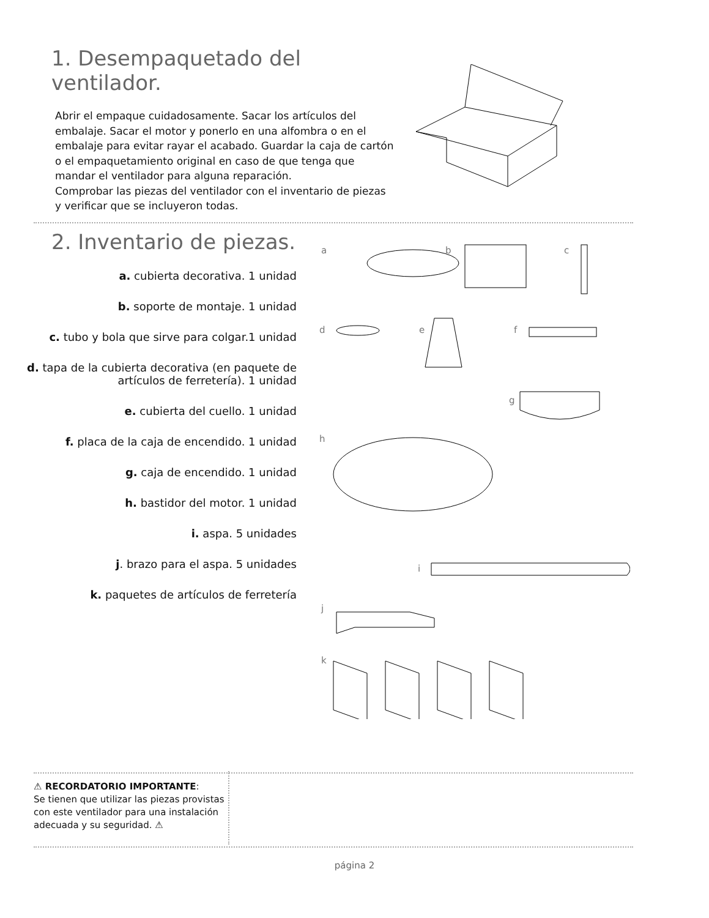1. Desempaquetado del ventilador.
Abrir el empaque cuidadosamente. Sacar los artículos del embalaje. Sacar el motor y ponerlo en una alfombra o en el embalaje para evitar rayar el acabado. Guardar la caja de cartón o el empaquetamiento original en caso de que tenga que mandar el ventilador para alguna reparación.
Comprobar las piezas del ventilador con el inventario de piezas y verificar que se incluyeron todas.
2. Inventario de piezas.
a. cubierta decorativa. 1 unidad
b. soporte de montaje. 1 unidad
c. tubo y bola que sirve para colgar.1 unidad
d. tapa de la cubierta decorativa (en paquete de artículos de ferretería). 1 unidad
e. cubierta del cuello. 1 unidad
f. placa de la caja de encendido. 1 unidad
g. caja de encendido. 1 unidad
h. bastidor del motor. 1 unidad
i. aspa. 5 unidades
j. brazo para el aspa. 5 unidades
k. paquetes de artículos de ferretería
a b c
d e f
g
h
i
j
k
⚠ RECORDATORIO IMPORTANTE:
Se tienen que utilizar las piezas provistas con este ventilador para una instalación adecuada y su seguridad. ⚠
página 2